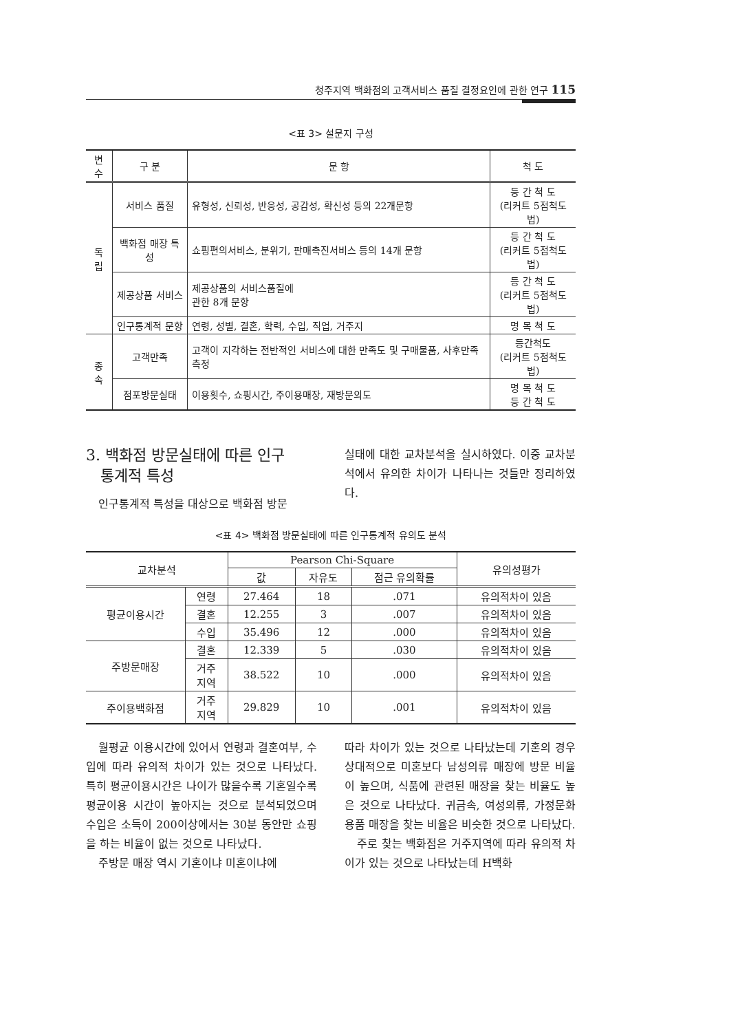청주지역 백화점의 고객서비스 품질 결정요인에 관한 연구 115
<표 3> 설문지 구성
| 변수 | 구 분 | 문 항 | 척 도 |
| --- | --- | --- | --- |
| 독립 | 서비스 품질 | 유형성, 신뢰성, 반응성, 공감성, 확신성 등의 22개문항 | 등 간 척 도 (리커트 5점척도법) |
| | 백화점 매장 특성 | 쇼핑편의서비스, 분위기, 판매촉진서비스 등의 14개 문항 | 등 간 척 도 (리커트 5점척도법) |
| | 제공상품 서비스 | 제공상품의 서비스품질에 관한 8개 문항 | 등 간 척 도 (리커트 5점척도법) |
| | 인구통계적 문항 | 연령, 성별, 결혼, 학력, 수입, 직업, 거주지 | 명 목 척 도 |
| 종속 | 고객만족 | 고객이 지각하는 전반적인 서비스에 대한 만족도 및 구매물품, 사후만족측정 | 등간척도 (리커트 5점척도법) |
| | 점포방문실태 | 이용횟수, 쇼핑시간, 주이용매장, 재방문의도 | 명 목 척 도 등 간 척 도 |
3. 백화점 방문실태에 따른 인구
통계적 특성
인구통계적 특성을 대상으로 백화점 방문
실태에 대한 교차분석을 실시하였다. 이중 교차분석에서 유의한 차이가 나타나는 것들만 정리하였다.
<표 4> 백화점 방문실태에 따른 인구통계적 유의도 분석
| 교차분석 | | Pearson Chi-Square | | | 유의성평가 |
| --- | --- | --- | --- | --- | --- |
| | | 값 | 자유도 | 점근 유의확률 | |
| 평균이용시간 | 연령 | 27.464 | 18 | .071 | 유의적차이 있음 |
| | 결혼 | 12.255 | 3 | .007 | 유의적차이 있음 |
| | 수입 | 35.496 | 12 | .000 | 유의적차이 있음 |
| 주방문매장 | 결혼 | 12.339 | 5 | .030 | 유의적차이 있음 |
| | 거주 지역 | 38.522 | 10 | .000 | 유의적차이 있음 |
| 주이용백화점 | 거주 지역 | 29.829 | 10 | .001 | 유의적차이 있음 |
월평균 이용시간에 있어서 연령과 결혼여부, 수입에 따라 유의적 차이가 있는 것으로 나타났다. 특히 평균이용시간은 나이가 많을수록 기혼일수록 평균이용 시간이 높아지는 것으로 분석되었으며 수입은 소득이 200이상에서는 30분 동안만 쇼핑을 하는 비율이 없는 것으로 나타났다.
주방문 매장 역시 기혼이냐 미혼이냐에
따라 차이가 있는 것으로 나타났는데 기혼의 경우 상대적으로 미혼보다 남성의류 매장에 방문 비율이 높으며, 식품에 관련된 매장을 찾는 비율도 높은 것으로 나타났다. 귀금속, 여성의류, 가정문화용품 매장을 찾는 비율은 비슷한 것으로 나타났다.
주로 찾는 백화점은 거주지역에 따라 유의적 차이가 있는 것으로 나타났는데 H백화